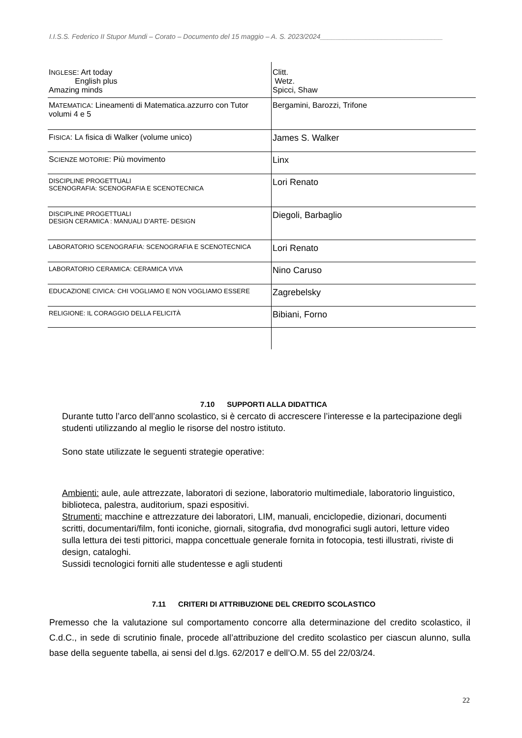I.I.S.S. Federico II Stupor Mundi – Corato – Documento del 15 maggio – A. S. 2023/2024________________________________
| I NGLESE : Art today English plus Amazing minds | Clitt. Wetz. Spicci, Shaw |
| M ATEMATICA : Lineamenti di Matematica.azzurro con Tutor volumi 4 e 5 | Bergamini, Barozzi, Trifone |
| F ISICA : L A fisica di Walker (volume unico) | James S. Walker |
| S CIENZE MOTORIE : Più movimento | Linx |
| DISCIPLINE PROGETTUALI SCENOGRAFIA: SCENOGRAFIA E SCENOTECNICA | Lori Renato |
| DISCIPLINE PROGETTUALI DESIGN CERAMICA : MANUALI D’ARTE- DESIGN | Diegoli, Barbaglio |
| LABORATORIO SCENOGRAFIA: SCENOGRAFIA E SCENOTECNICA | Lori Renato |
| LABORATORIO CERAMICA: CERAMICA VIVA | Nino Caruso |
| EDUCAZIONE CIVICA: CHI VOGLIAMO E NON VOGLIAMO ESSERE | Zagrebelsky |
| RELIGIONE: IL CORAGGIO DELLA FELICITÀ | Bibiani, Forno |
7.10 SUPPORTI ALLA DIDATTICA
Durante tutto l’arco dell’anno scolastico, si è cercato di accrescere l’interesse e la partecipazione degli studenti utilizzando al meglio le risorse del nostro istituto.
Sono state utilizzate le seguenti strategie operative:
Ambienti: aule, aule attrezzate, laboratori di sezione, laboratorio multimediale, laboratorio linguistico, biblioteca, palestra, auditorium, spazi espositivi.
Strumenti: macchine e attrezzature dei laboratori, LIM, manuali, enciclopedie, dizionari, documenti scritti, documentari/film, fonti iconiche, giornali, sitografia, dvd monografici sugli autori, letture video sulla lettura dei testi pittorici, mappa concettuale generale fornita in fotocopia, testi illustrati, riviste di design, cataloghi.
Sussidi tecnologici forniti alle studentesse e agli studenti
7.11 CRITERI DI ATTRIBUZIONE DEL CREDITO SCOLASTICO
Premesso che la valutazione sul comportamento concorre alla determinazione del credito scolastico, il C.d.C., in sede di scrutinio finale, procede all’attribuzione del credito scolastico per ciascun alunno, sulla base della seguente tabella, ai sensi del d.lgs. 62/2017 e dell’O.M. 55 del 22/03/24.
22